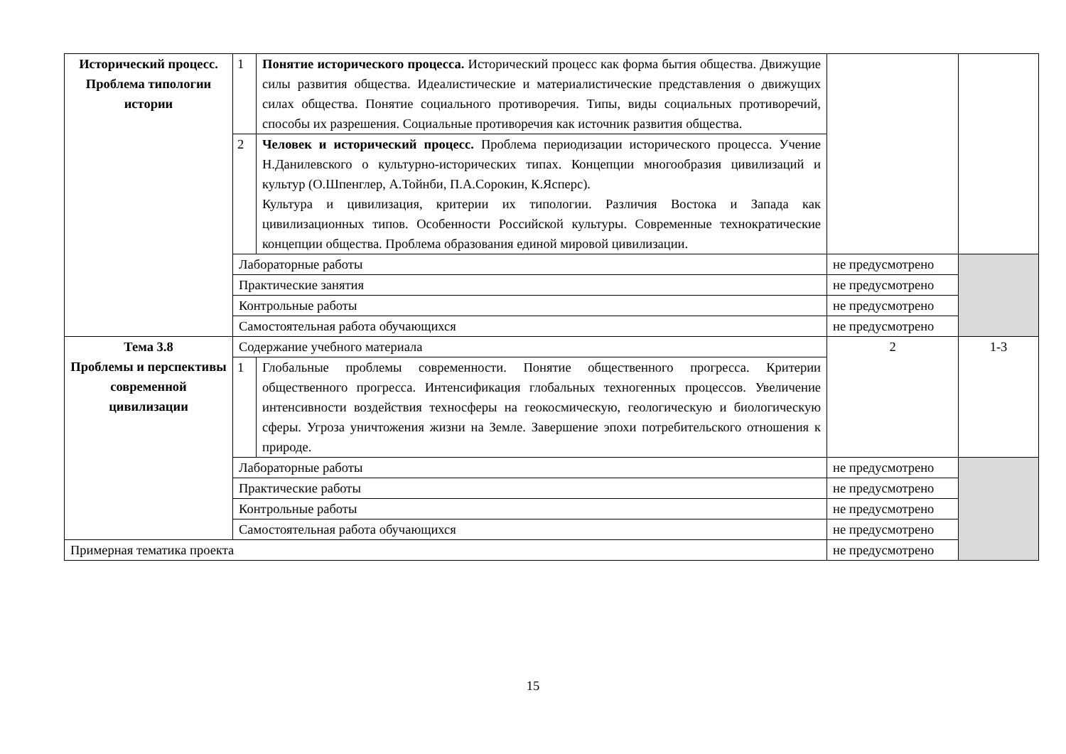| Исторический процесс. Проблема типологии истории | 1 | Понятие исторического процесса. Исторический процесс как форма бытия общества. Движущие силы развития общества. Идеалистические и материалистические представления о движущих силах общества. Понятие социального противоречия. Типы, виды социальных противоречий, способы их разрешения. Социальные противоречия как источник развития общества. | | |
| | 2 | Человек и исторический процесс. Проблема периодизации исторического процесса. Учение Н.Данилевского о культурно-исторических типах. Концепции многообразия цивилизаций и культур (О.Шпенглер, А.Тойнби, П.А.Сорокин, К.Ясперс). Культура и цивилизация, критерии их типологии. Различия Востока и Запада как цивилизационных типов. Особенности Российской культуры. Современные технократические концепции общества. Проблема образования единой мировой цивилизации. | | |
| | Лабораторные работы | | не предусмотрено | |
| | Практические занятия | | не предусмотрено | |
| | Контрольные работы | | не предусмотрено | |
| | Самостоятельная работа обучающихся | | не предусмотрено | |
| Тема 3.8 Проблемы и перспективы современной цивилизации | Содержание учебного материала | | 2 | 1-3 |
| | 1 | Глобальные проблемы современности. Понятие общественного прогресса. Критерии общественного прогресса. Интенсификация глобальных техногенных процессов. Увеличение интенсивности воздействия техносферы на геокосмическую, геологическую и биологическую сферы. Угроза уничтожения жизни на Земле. Завершение эпохи потребительского отношения к природе. | | |
| | Лабораторные работы | | не предусмотрено | |
| | Практические работы | | не предусмотрено | |
| | Контрольные работы | | не предусмотрено | |
| | Самостоятельная работа обучающихся | | не предусмотрено | |
| Примерная тематика проекта | | | не предусмотрено | |
15